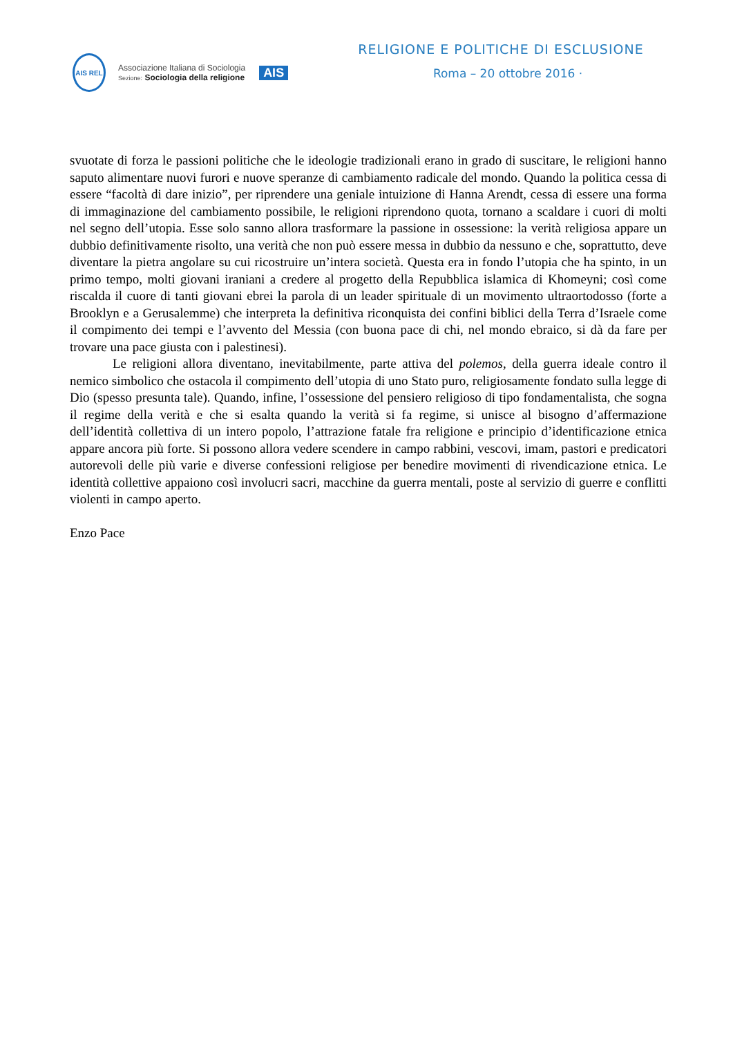AIS REL
Associazione Italiana di Sociologia
Sezione: Sociologia della religione
AIS
RELIGIONE E POLITICHE DI ESCLUSIONE
Roma – 20 ottobre 2016 ·
svuotate di forza le passioni politiche che le ideologie tradizionali erano in grado di suscitare, le religioni hanno saputo alimentare nuovi furori e nuove speranze di cambiamento radicale del mondo. Quando la politica cessa di essere “facoltà di dare inizio”, per riprendere una geniale intuizione di Hanna Arendt, cessa di essere una forma di immaginazione del cambiamento possibile, le religioni riprendono quota, tornano a scaldare i cuori di molti nel segno dell’utopia. Esse solo sanno allora trasformare la passione in ossessione: la verità religiosa appare un dubbio definitivamente risolto, una verità che non può essere messa in dubbio da nessuno e che, soprattutto, deve diventare la pietra angolare su cui ricostruire un’intera società. Questa era in fondo l’utopia che ha spinto, in un primo tempo, molti giovani iraniani a credere al progetto della Repubblica islamica di Khomeyni; così come riscalda il cuore di tanti giovani ebrei la parola di un leader spirituale di un movimento ultraortodosso (forte a Brooklyn e a Gerusalemme) che interpreta la definitiva riconquista dei confini biblici della Terra d’Israele come il compimento dei tempi e l’avvento del Messia (con buona pace di chi, nel mondo ebraico, si dà da fare per trovare una pace giusta con i palestinesi).
Le religioni allora diventano, inevitabilmente, parte attiva del polemos, della guerra ideale contro il nemico simbolico che ostacola il compimento dell’utopia di uno Stato puro, religiosamente fondato sulla legge di Dio (spesso presunta tale). Quando, infine, l’ossessione del pensiero religioso di tipo fondamentalista, che sogna il regime della verità e che si esalta quando la verità si fa regime, si unisce al bisogno d’affermazione dell’identità collettiva di un intero popolo, l’attrazione fatale fra religione e principio d’identificazione etnica appare ancora più forte. Si possono allora vedere scendere in campo rabbini, vescovi, imam, pastori e predicatori autorevoli delle più varie e diverse confessioni religiose per benedire movimenti di rivendicazione etnica. Le identità collettive appaiono così involucri sacri, macchine da guerra mentali, poste al servizio di guerre e conflitti violenti in campo aperto.
Enzo Pace